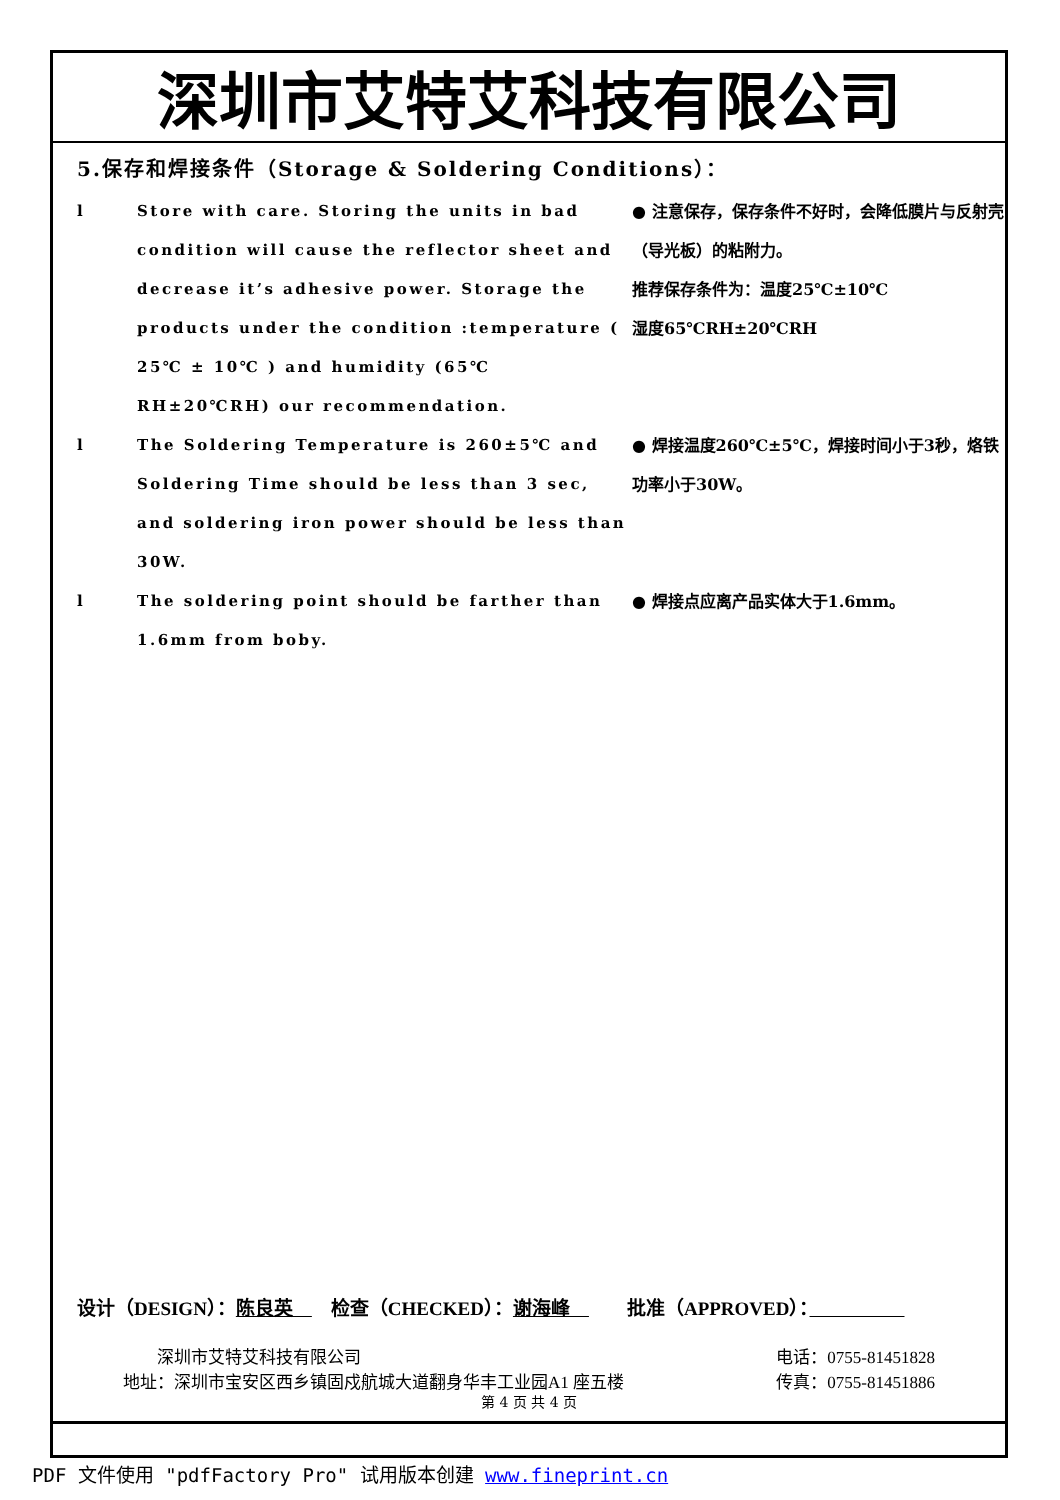深圳市艾特艾科技有限公司
5.保存和焊接条件（Storage & Soldering Conditions）：
l Store with care. Storing the units in bad condition will cause the reflector sheet and decrease it’s adhesive power. Storage the products under the condition :temperature ( 25℃ ± 10℃ ) and humidity (65℃ RH±20℃RH) our recommendation.
● 注意保存，保存条件不好时，会降低膜片与反射壳（导光板）的粘附力。
推荐保存条件为：温度25℃±10℃
湿度65℃RH±20℃RH
l The Soldering Temperature is 260±5℃ and Soldering Time should be less than 3 sec, and soldering iron power should be less than 30W.
● 焊接温度260℃±5℃，焊接时间小于3秒，烙铁功率小于30W。
l The soldering point should be farther than 1.6mm from boby.
● 焊接点应离产品实体大于1.6mm。
设计（DESIGN）：陈良英　　检查（CHECKED）：谢海峰　　　批准（APPROVED）：　　　　　
　　深圳市艾特艾科技有限公司
地址：深圳市宝安区西乡镇固戍航城大道翻身华丰工业园A1 座五楼
电话：0755-81451828
传真：0755-81451886
第 4 页 共 4 页
PDF 文件使用 "pdfFactory Pro" 试用版本创建 www.fineprint.cn